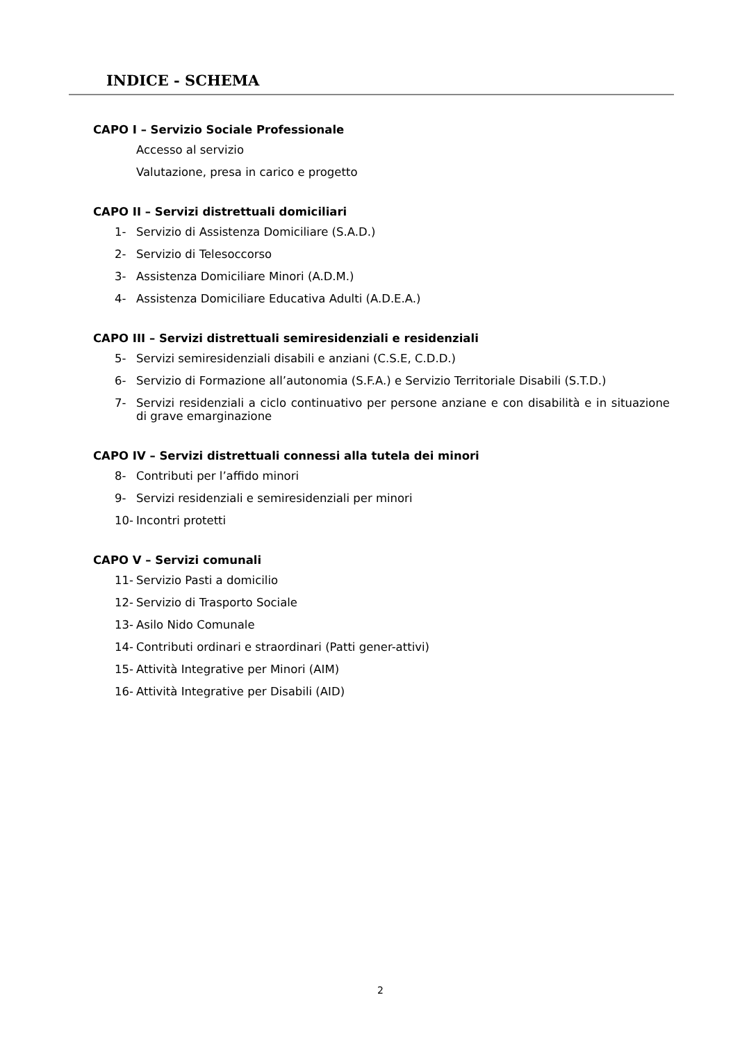INDICE - SCHEMA
CAPO I – Servizio Sociale Professionale
Accesso al servizio
Valutazione, presa in carico e progetto
CAPO II – Servizi distrettuali domiciliari
1- Servizio di Assistenza Domiciliare (S.A.D.)
2- Servizio di Telesoccorso
3- Assistenza Domiciliare Minori (A.D.M.)
4- Assistenza Domiciliare Educativa Adulti (A.D.E.A.)
CAPO III – Servizi distrettuali semiresidenziali e residenziali
5- Servizi semiresidenziali disabili e anziani (C.S.E, C.D.D.)
6- Servizio di Formazione all’autonomia (S.F.A.) e Servizio Territoriale Disabili (S.T.D.)
7- Servizi residenziali a ciclo continuativo per persone anziane e con disabilità e in situazione di grave emarginazione
CAPO IV – Servizi distrettuali connessi alla tutela dei minori
8- Contributi per l’affido minori
9- Servizi residenziali e semiresidenziali per minori
10- Incontri protetti
CAPO V – Servizi comunali
11- Servizio Pasti a domicilio
12- Servizio di Trasporto Sociale
13- Asilo Nido Comunale
14- Contributi ordinari e straordinari (Patti gener-attivi)
15- Attività Integrative per Minori (AIM)
16- Attività Integrative per Disabili (AID)
2